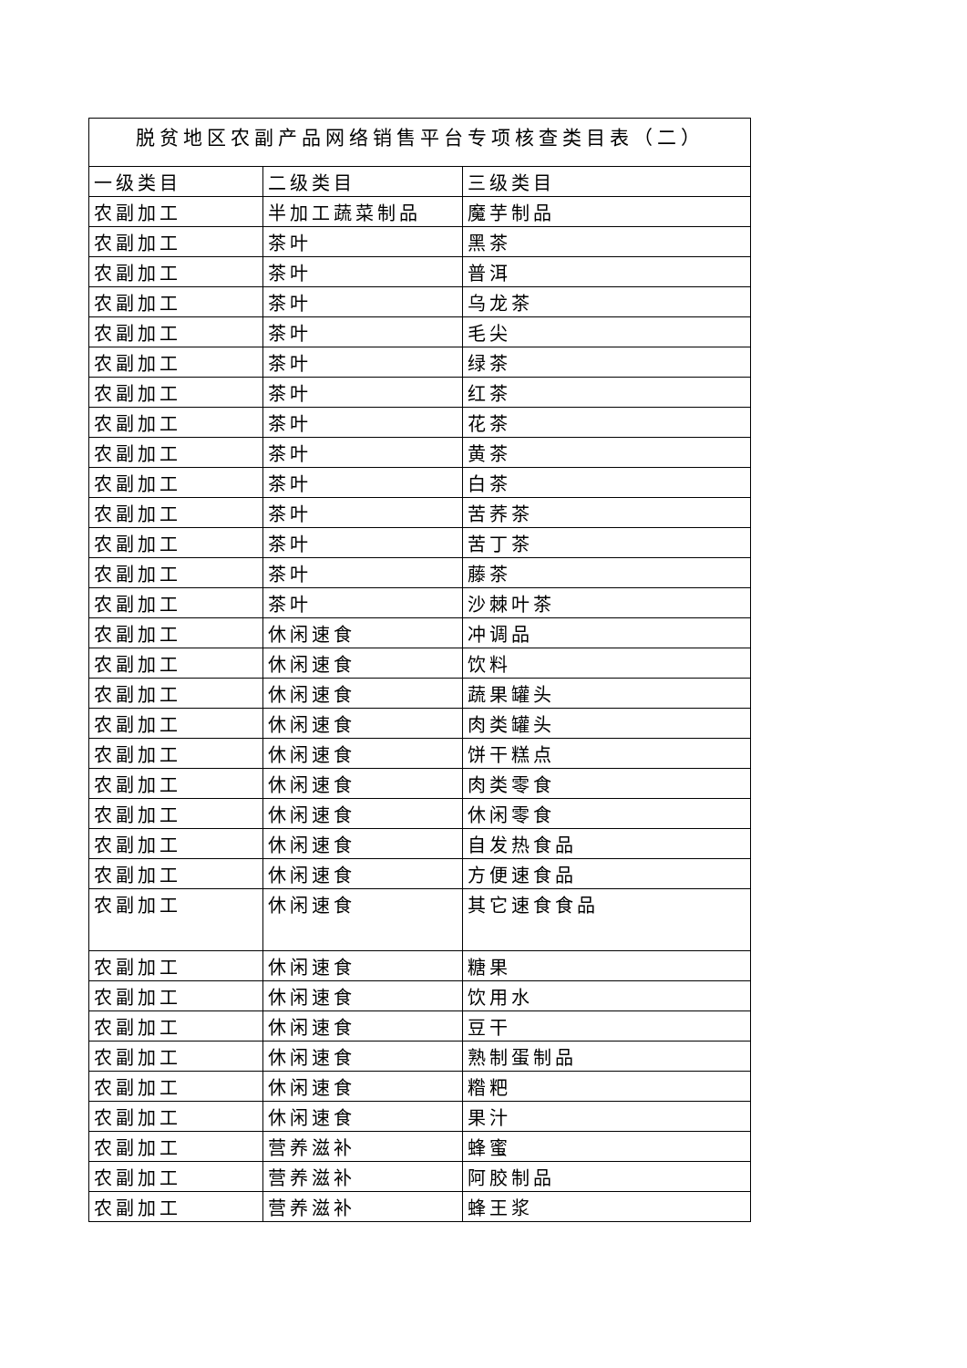| 脱贫地区农副产品网络销售平台专项核查类目表（二） | | |
| --- | --- | --- |
| 一级类目 | 二级类目 | 三级类目 |
| 农副加工 | 半加工蔬菜制品 | 魔芋制品 |
| 农副加工 | 茶叶 | 黑茶 |
| 农副加工 | 茶叶 | 普洱 |
| 农副加工 | 茶叶 | 乌龙茶 |
| 农副加工 | 茶叶 | 毛尖 |
| 农副加工 | 茶叶 | 绿茶 |
| 农副加工 | 茶叶 | 红茶 |
| 农副加工 | 茶叶 | 花茶 |
| 农副加工 | 茶叶 | 黄茶 |
| 农副加工 | 茶叶 | 白茶 |
| 农副加工 | 茶叶 | 苦荞茶 |
| 农副加工 | 茶叶 | 苦丁茶 |
| 农副加工 | 茶叶 | 藤茶 |
| 农副加工 | 茶叶 | 沙棘叶茶 |
| 农副加工 | 休闲速食 | 冲调品 |
| 农副加工 | 休闲速食 | 饮料 |
| 农副加工 | 休闲速食 | 蔬果罐头 |
| 农副加工 | 休闲速食 | 肉类罐头 |
| 农副加工 | 休闲速食 | 饼干糕点 |
| 农副加工 | 休闲速食 | 肉类零食 |
| 农副加工 | 休闲速食 | 休闲零食 |
| 农副加工 | 休闲速食 | 自发热食品 |
| 农副加工 | 休闲速食 | 方便速食品 |
| 农副加工 | 休闲速食 | 其它速食食品 |
| 农副加工 | 休闲速食 | 糖果 |
| 农副加工 | 休闲速食 | 饮用水 |
| 农副加工 | 休闲速食 | 豆干 |
| 农副加工 | 休闲速食 | 熟制蛋制品 |
| 农副加工 | 休闲速食 | 糌粑 |
| 农副加工 | 休闲速食 | 果汁 |
| 农副加工 | 营养滋补 | 蜂蜜 |
| 农副加工 | 营养滋补 | 阿胶制品 |
| 农副加工 | 营养滋补 | 蜂王浆 |